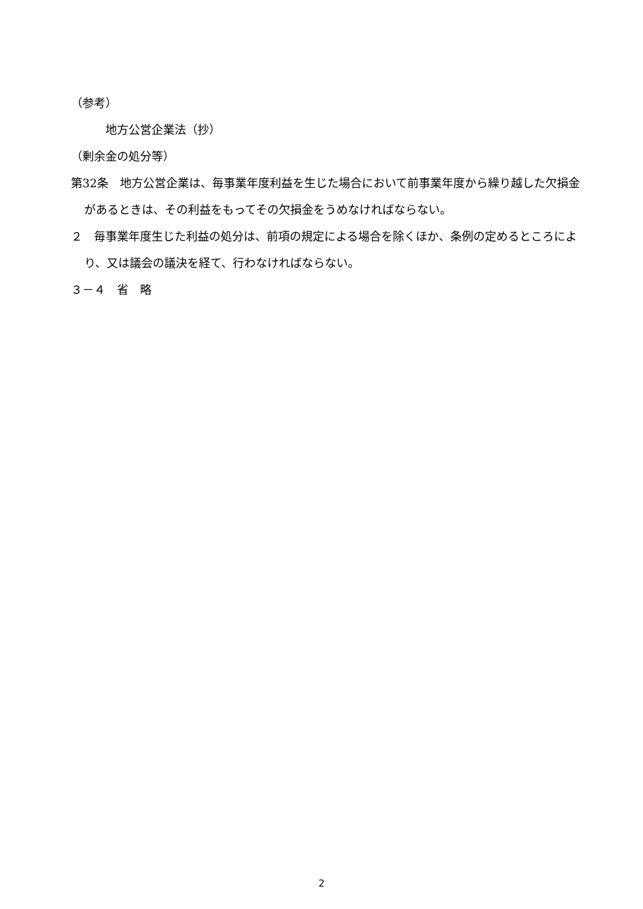（参考）
　　　地方公営企業法（抄）
（剰余金の処分等）
第32条　地方公営企業は、毎事業年度利益を生じた場合において前事業年度から繰り越した欠損金があるときは、その利益をもってその欠損金をうめなければならない。
２　毎事業年度生じた利益の処分は、前項の規定による場合を除くほか、条例の定めるところにより、又は議会の議決を経て、行わなければならない。
３－４　省　略
2